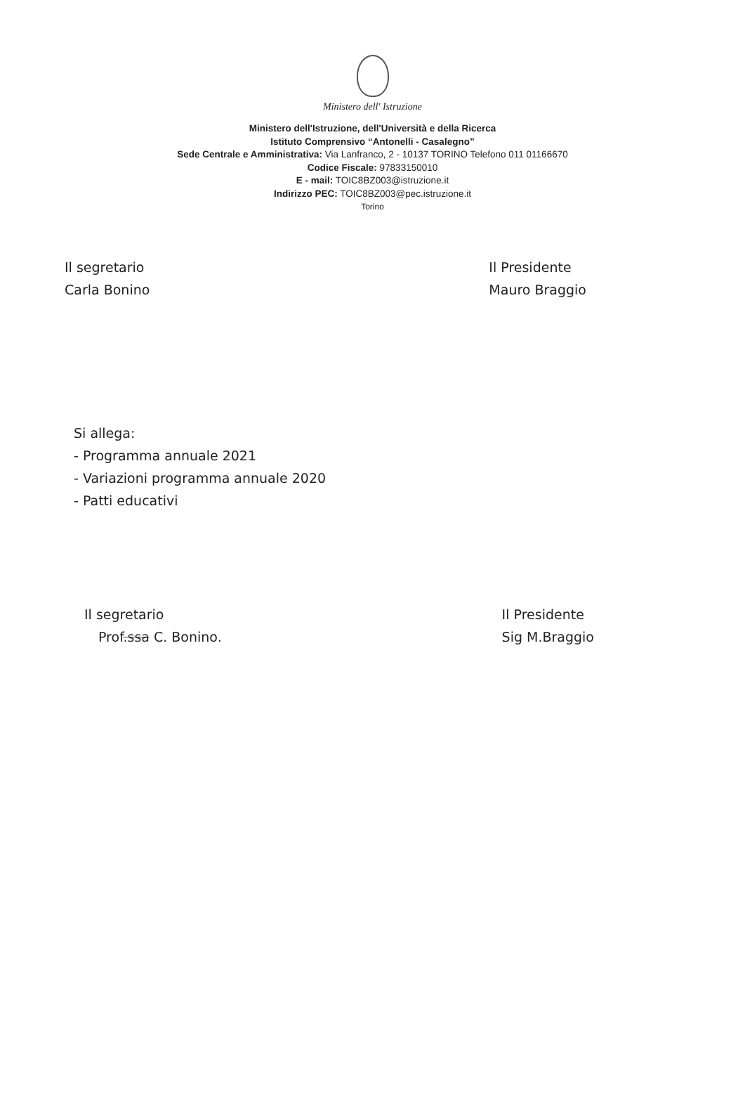Ministero dell' Istruzione
Ministero dell'Istruzione, dell'Università e della Ricerca
Istituto Comprensivo “Antonelli - Casalegno”
Sede Centrale e Amministrativa: Via Lanfranco, 2 - 10137 TORINO Telefono 011 01166670
Codice Fiscale: 97833150010
E - mail: TOIC8BZ003@istruzione.it
Indirizzo PEC: TOIC8BZ003@pec.istruzione.it
Torino
Il segretario
Carla Bonino
Il Presidente
Mauro Braggio
Si allega:
- Programma annuale 2021
- Variazioni programma annuale 2020
- Patti educativi
Il segretario
Prof.ssa C. Bonino.
Il Presidente
Sig M.Braggio